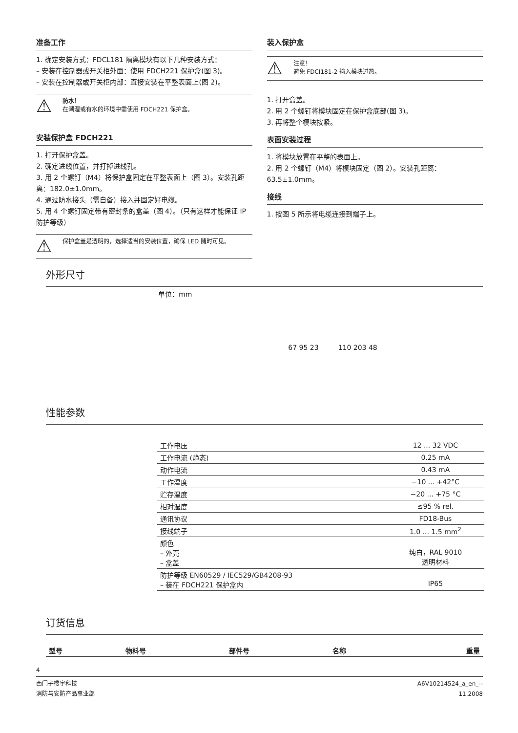准备工作
1. 确定安装方式：FDCL181 隔离模块有以下几种安装方式：
– 安装在控制器或开关柜外面：使用 FDCH221 保护盒(图 3)。
– 安装在控制器或开关柜内部：直接安装在平整表面上(图 2)。
⚠
防水！
在潮湿或有水的环境中需使用 FDCH221 保护盒。
安装保护盒 FDCH221
1. 打开保护盒盖。
2. 确定进线位置，并打掉进线孔。
3. 用 2 个螺钉（M4）将保护盒固定在平整表面上（图 3）。安装孔距离：182.0±1.0mm。
4. 通过防水接头（需自备）接入并固定好电缆。
5. 用 4 个螺钉固定带有密封条的盒盖（图 4）。（只有这样才能保证 IP 防护等级）
⚠
保护盒盖是透明的，选择适当的安装位置，确保 LED 随时可见。
装入保护盒
⚠
注意！
避免 FDCI181-2 输入模块过热。
1. 打开盒盖。
2. 用 2 个螺钉将模块固定在保护盒底部(图 3)。
3. 再将整个模块按紧。
表面安装过程
1. 将模块放置在平整的表面上。
2. 用 2 个螺钉（M4）将模块固定（图 2）。安装孔距离：63.5±1.0mm。
接线
1. 按图 5 所示将电缆连接到端子上。
外形尺寸
单位：mm
67 95 23 110 203 48
性能参数
| 工作电压 | 12 ... 32 VDC |
| 工作电流 (静态) | 0.25 mA |
| 动作电流 | 0.43 mA |
| 工作温度 | −10 ... +42°C |
| 贮存温度 | −20 ... +75 °C |
| 相对湿度 | ≤95 % rel. |
| 通讯协议 | FD18-Bus |
| 接线端子 | 1.0 ... 1.5 mm<sup>2</sup> |
| 颜色 – 外壳 – 盒盖 | 纯白，RAL 9010 透明材料 |
| 防护等级 EN60529 / IEC529/GB4208-93 – 装在 FDCH221 保护盒内 | IP65 |
订货信息
| 型号 | 物料号 | 部件号 | 名称 | 重量 |
4
西门子楼宇科技
消防与安防产品事业部
A6V10214524_a_en_--
11.2008